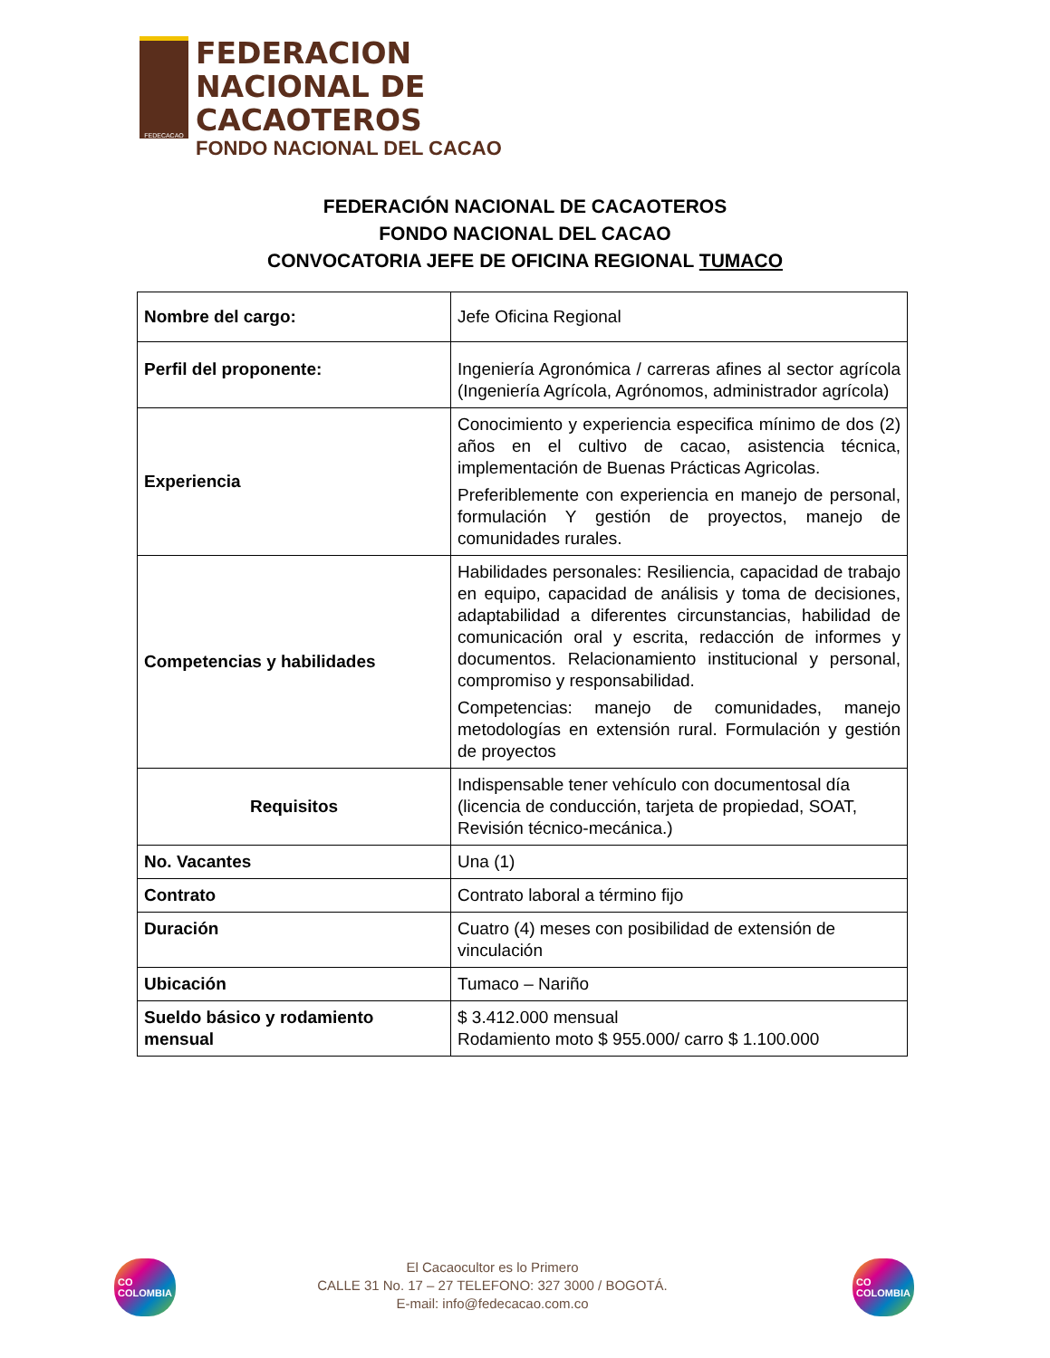FEDECACAO
FEDERACION
NACIONAL DE
CACAOTEROS
FONDO NACIONAL DEL CACAO
FEDERACIÓN NACIONAL DE CACAOTEROS
FONDO NACIONAL DEL CACAO
CONVOCATORIA JEFE DE OFICINA REGIONAL TUMACO
| Nombre del cargo: | Jefe Oficina Regional |
| Perfil del proponente: | Ingeniería Agronómica / carreras afines al sector agrícola (Ingeniería Agrícola, Agrónomos, administrador agrícola) |
| Experiencia | Conocimiento y experiencia especifica mínimo de dos (2) años en el cultivo de cacao, asistencia técnica, implementación de Buenas Prácticas Agricolas. Preferiblemente con experiencia en manejo de personal, formulación Y gestión de proyectos, manejo de comunidades rurales. |
| Competencias y habilidades | Habilidades personales: Resiliencia, capacidad de trabajo en equipo, capacidad de análisis y toma de decisiones, adaptabilidad a diferentes circunstancias, habilidad de comunicación oral y escrita, redacción de informes y documentos. Relacionamiento institucional y personal, compromiso y responsabilidad. Competencias: manejo de comunidades, manejo metodologías en extensión rural. Formulación y gestión de proyectos |
| Requisitos | Indispensable tener vehículo con documentosal día (licencia de conducción, tarjeta de propiedad, SOAT, Revisión técnico-mecánica.) |
| No. Vacantes | Una (1) |
| Contrato | Contrato laboral a término fijo |
| Duración | Cuatro (4) meses con posibilidad de extensión de vinculación |
| Ubicación | Tumaco – Nariño |
| Sueldo básico y rodamiento mensual | $ 3.412.000 mensual Rodamiento moto $ 955.000/ carro $ 1.100.000 |
CO
COLOMBIA
El Cacaocultor es lo Primero
CALLE 31 No. 17 – 27 TELEFONO: 327 3000 / BOGOTÁ.
E-mail: info@fedecacao.com.co
CO
COLOMBIA